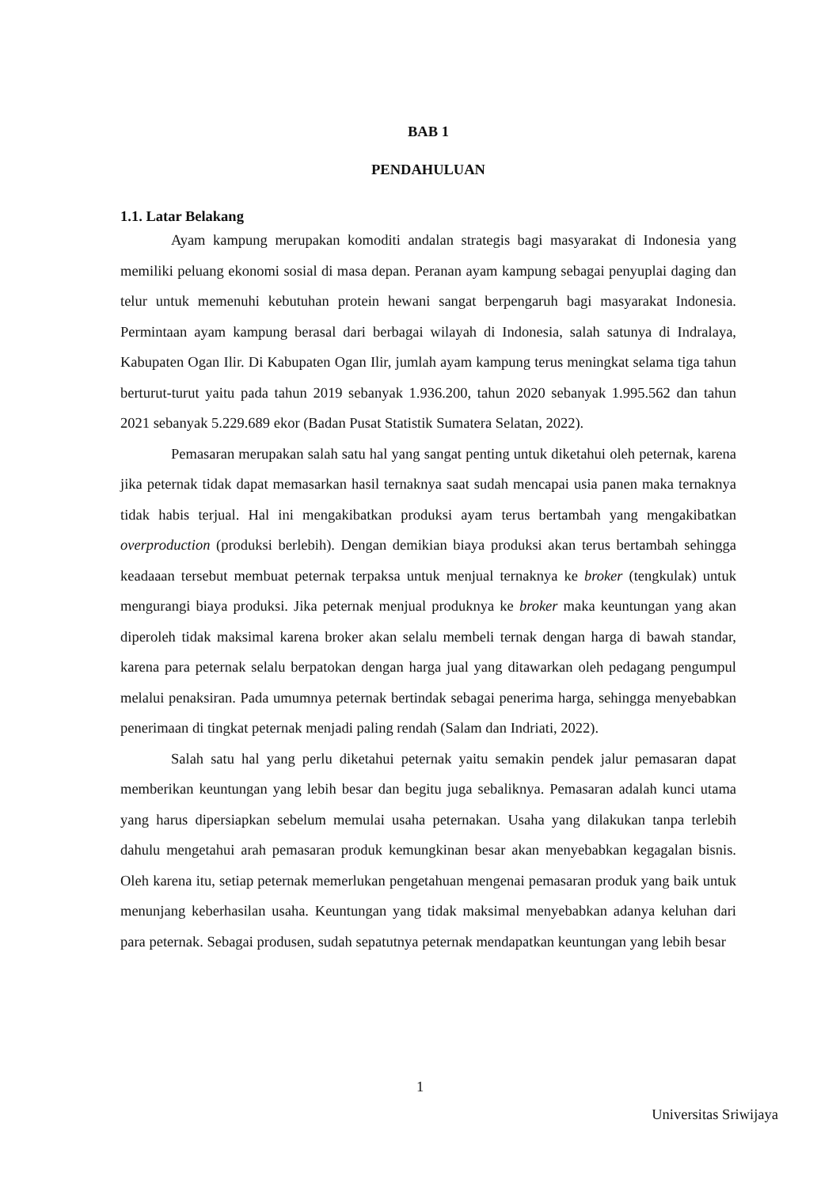BAB 1
PENDAHULUAN
1.1. Latar Belakang
Ayam kampung merupakan komoditi andalan strategis bagi masyarakat di Indonesia yang memiliki peluang ekonomi sosial di masa depan. Peranan ayam kampung sebagai penyuplai daging dan telur untuk memenuhi kebutuhan protein hewani sangat berpengaruh bagi masyarakat Indonesia. Permintaan ayam kampung berasal dari berbagai wilayah di Indonesia, salah satunya di Indralaya, Kabupaten Ogan Ilir. Di Kabupaten Ogan Ilir, jumlah ayam kampung terus meningkat selama tiga tahun berturut-turut yaitu pada tahun 2019 sebanyak 1.936.200, tahun 2020 sebanyak 1.995.562 dan tahun 2021 sebanyak 5.229.689 ekor (Badan Pusat Statistik Sumatera Selatan, 2022).
Pemasaran merupakan salah satu hal yang sangat penting untuk diketahui oleh peternak, karena jika peternak tidak dapat memasarkan hasil ternaknya saat sudah mencapai usia panen maka ternaknya tidak habis terjual. Hal ini mengakibatkan produksi ayam terus bertambah yang mengakibatkan overproduction (produksi berlebih). Dengan demikian biaya produksi akan terus bertambah sehingga keadaaan tersebut membuat peternak terpaksa untuk menjual ternaknya ke broker (tengkulak) untuk mengurangi biaya produksi. Jika peternak menjual produknya ke broker maka keuntungan yang akan diperoleh tidak maksimal karena broker akan selalu membeli ternak dengan harga di bawah standar, karena para peternak selalu berpatokan dengan harga jual yang ditawarkan oleh pedagang pengumpul melalui penaksiran. Pada umumnya peternak bertindak sebagai penerima harga, sehingga menyebabkan penerimaan di tingkat peternak menjadi paling rendah (Salam dan Indriati, 2022).
Salah satu hal yang perlu diketahui peternak yaitu semakin pendek jalur pemasaran dapat memberikan keuntungan yang lebih besar dan begitu juga sebaliknya. Pemasaran adalah kunci utama yang harus dipersiapkan sebelum memulai usaha peternakan. Usaha yang dilakukan tanpa terlebih dahulu mengetahui arah pemasaran produk kemungkinan besar akan menyebabkan kegagalan bisnis. Oleh karena itu, setiap peternak memerlukan pengetahuan mengenai pemasaran produk yang baik untuk menunjang keberhasilan usaha. Keuntungan yang tidak maksimal menyebabkan adanya keluhan dari para peternak. Sebagai produsen, sudah sepatutnya peternak mendapatkan keuntungan yang lebih besar
1
Universitas Sriwijaya